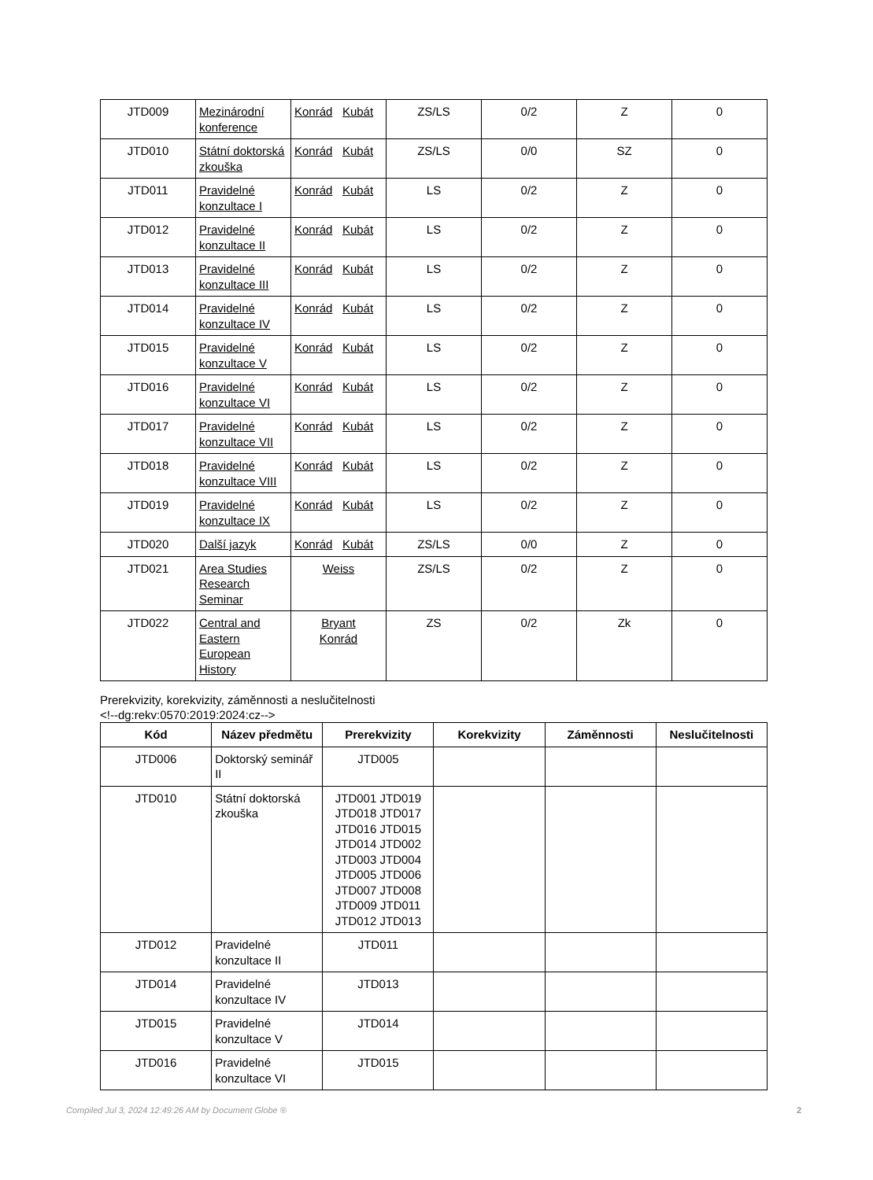| JTD009 | Mezinárodní konference | Konrád Kubát | ZS/LS | 0/2 | Z | 0 |
| JTD010 | Státní doktorská zkouška | Konrád Kubát | ZS/LS | 0/0 | SZ | 0 |
| JTD011 | Pravidelné konzultace I | Konrád Kubát | LS | 0/2 | Z | 0 |
| JTD012 | Pravidelné konzultace II | Konrád Kubát | LS | 0/2 | Z | 0 |
| JTD013 | Pravidelné konzultace III | Konrád Kubát | LS | 0/2 | Z | 0 |
| JTD014 | Pravidelné konzultace IV | Konrád Kubát | LS | 0/2 | Z | 0 |
| JTD015 | Pravidelné konzultace V | Konrád Kubát | LS | 0/2 | Z | 0 |
| JTD016 | Pravidelné konzultace VI | Konrád Kubát | LS | 0/2 | Z | 0 |
| JTD017 | Pravidelné konzultace VII | Konrád Kubát | LS | 0/2 | Z | 0 |
| JTD018 | Pravidelné konzultace VIII | Konrád Kubát | LS | 0/2 | Z | 0 |
| JTD019 | Pravidelné konzultace IX | Konrád Kubát | LS | 0/2 | Z | 0 |
| JTD020 | Další jazyk | Konrád Kubát | ZS/LS | 0/0 | Z | 0 |
| JTD021 | Area Studies Research Seminar | Weiss | ZS/LS | 0/2 | Z | 0 |
| JTD022 | Central and Eastern European History | Bryant Konrád | ZS | 0/2 | Zk | 0 |
Prerekvizity, korekvizity, záměnnosti a neslučitelnosti
<!--dg:rekv:0570:2019:2024:cz-->
| Kód | Název předmětu | Prerekvizity | Korekvizity | Záměnnosti | Neslučitelnosti |
| --- | --- | --- | --- | --- | --- |
| JTD006 | Doktorský seminář II | JTD005 | | | |
| JTD010 | Státní doktorská zkouška | JTD001 JTD019 JTD018 JTD017 JTD016 JTD015 JTD014 JTD002 JTD003 JTD004 JTD005 JTD006 JTD007 JTD008 JTD009 JTD011 JTD012 JTD013 | | | |
| JTD012 | Pravidelné konzultace II | JTD011 | | | |
| JTD014 | Pravidelné konzultace IV | JTD013 | | | |
| JTD015 | Pravidelné konzultace V | JTD014 | | | |
| JTD016 | Pravidelné konzultace VI | JTD015 | | | |
Compiled Jul 3, 2024 12:49:26 AM by Document Globe ® 2